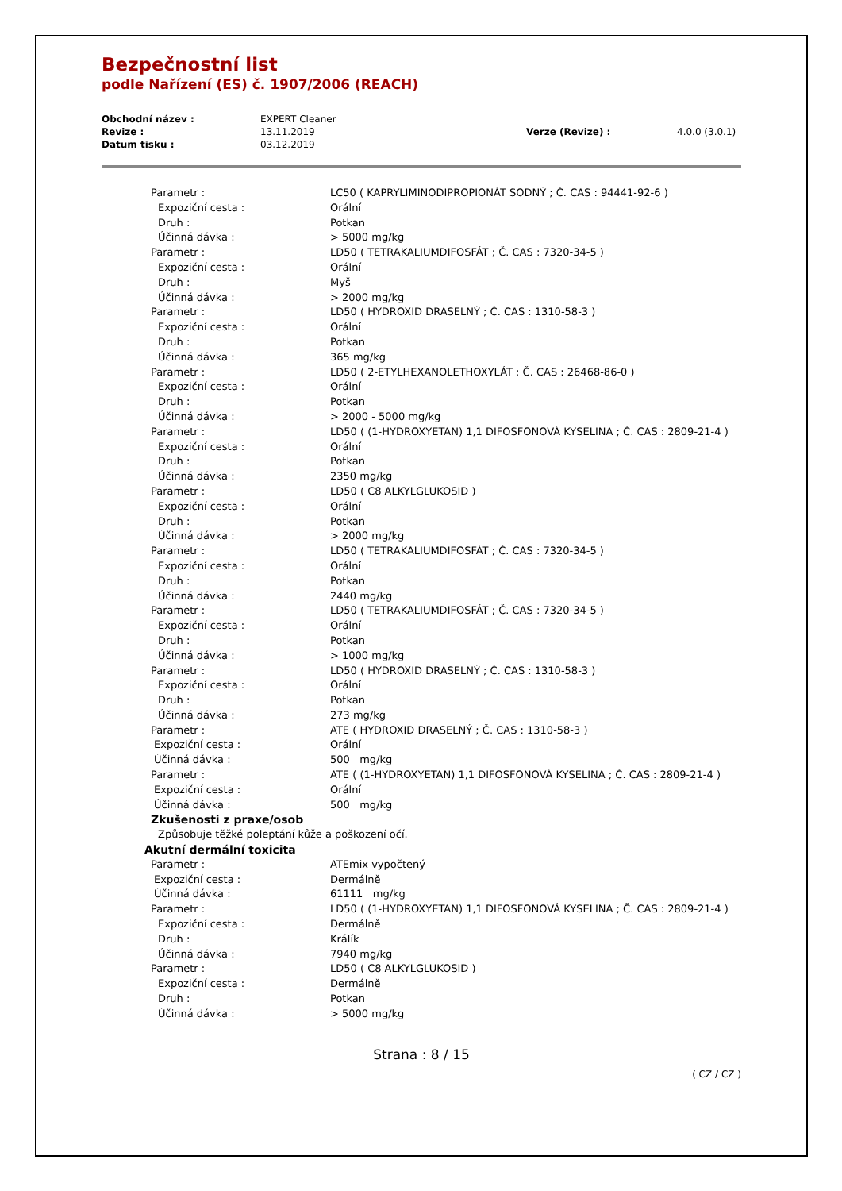Bezpečnostní list
podle Nařízení (ES) č. 1907/2006 (REACH)
| Obchodní název : | EXPERT Cleaner | | |
| Revize : | 13.11.2019 | Verze (Revize) : | 4.0.0 (3.0.1) |
| Datum tisku : | 03.12.2019 | | |
| Parametr : | LC50 ( KAPRYLIMINODIPROPIONÁT SODNÝ ; Č. CAS : 94441-92-6 ) |
| Expoziční cesta : | Orální |
| Druh : | Potkan |
| Účinná dávka : | > 5000 mg/kg |
| Parametr : | LD50 ( TETRAKALIUMDIFOSFÁT ; Č. CAS : 7320-34-5 ) |
| Expoziční cesta : | Orální |
| Druh : | Myš |
| Účinná dávka : | > 2000 mg/kg |
| Parametr : | LD50 ( HYDROXID DRASELNÝ ; Č. CAS : 1310-58-3 ) |
| Expoziční cesta : | Orální |
| Druh : | Potkan |
| Účinná dávka : | 365 mg/kg |
| Parametr : | LD50 ( 2-ETYLHEXANOLETHOXYLÁT ; Č. CAS : 26468-86-0 ) |
| Expoziční cesta : | Orální |
| Druh : | Potkan |
| Účinná dávka : | > 2000 - 5000 mg/kg |
| Parametr : | LD50 ( (1-HYDROXYETAN) 1,1 DIFOSFONOVÁ KYSELINA ; Č. CAS : 2809-21-4 ) |
| Expoziční cesta : | Orální |
| Druh : | Potkan |
| Účinná dávka : | 2350 mg/kg |
| Parametr : | LD50 ( C8 ALKYLGLUKOSID ) |
| Expoziční cesta : | Orální |
| Druh : | Potkan |
| Účinná dávka : | > 2000 mg/kg |
| Parametr : | LD50 ( TETRAKALIUMDIFOSFÁT ; Č. CAS : 7320-34-5 ) |
| Expoziční cesta : | Orální |
| Druh : | Potkan |
| Účinná dávka : | 2440 mg/kg |
| Parametr : | LD50 ( TETRAKALIUMDIFOSFÁT ; Č. CAS : 7320-34-5 ) |
| Expoziční cesta : | Orální |
| Druh : | Potkan |
| Účinná dávka : | > 1000 mg/kg |
| Parametr : | LD50 ( HYDROXID DRASELNÝ ; Č. CAS : 1310-58-3 ) |
| Expoziční cesta : | Orální |
| Druh : | Potkan |
| Účinná dávka : | 273 mg/kg |
| Parametr : | ATE ( HYDROXID DRASELNÝ ; Č. CAS : 1310-58-3 ) |
| Expoziční cesta : | Orální |
| Účinná dávka : | 500 mg/kg |
| Parametr : | ATE ( (1-HYDROXYETAN) 1,1 DIFOSFONOVÁ KYSELINA ; Č. CAS : 2809-21-4 ) |
| Expoziční cesta : | Orální |
| Účinná dávka : | 500 mg/kg |
| Zkušenosti z praxe/osob | |
| Způsobuje těžké poleptání kůže a poškození očí. | |
| Akutní dermální toxicita | |
| Parametr : | ATEmix vypočtený |
| Expoziční cesta : | Dermálně |
| Účinná dávka : | 61111 mg/kg |
| Parametr : | LD50 ( (1-HYDROXYETAN) 1,1 DIFOSFONOVÁ KYSELINA ; Č. CAS : 2809-21-4 ) |
| Expoziční cesta : | Dermálně |
| Druh : | Králík |
| Účinná dávka : | 7940 mg/kg |
| Parametr : | LD50 ( C8 ALKYLGLUKOSID ) |
| Expoziční cesta : | Dermálně |
| Druh : | Potkan |
| Účinná dávka : | > 5000 mg/kg |
Strana : 8 / 15
( CZ / CZ )